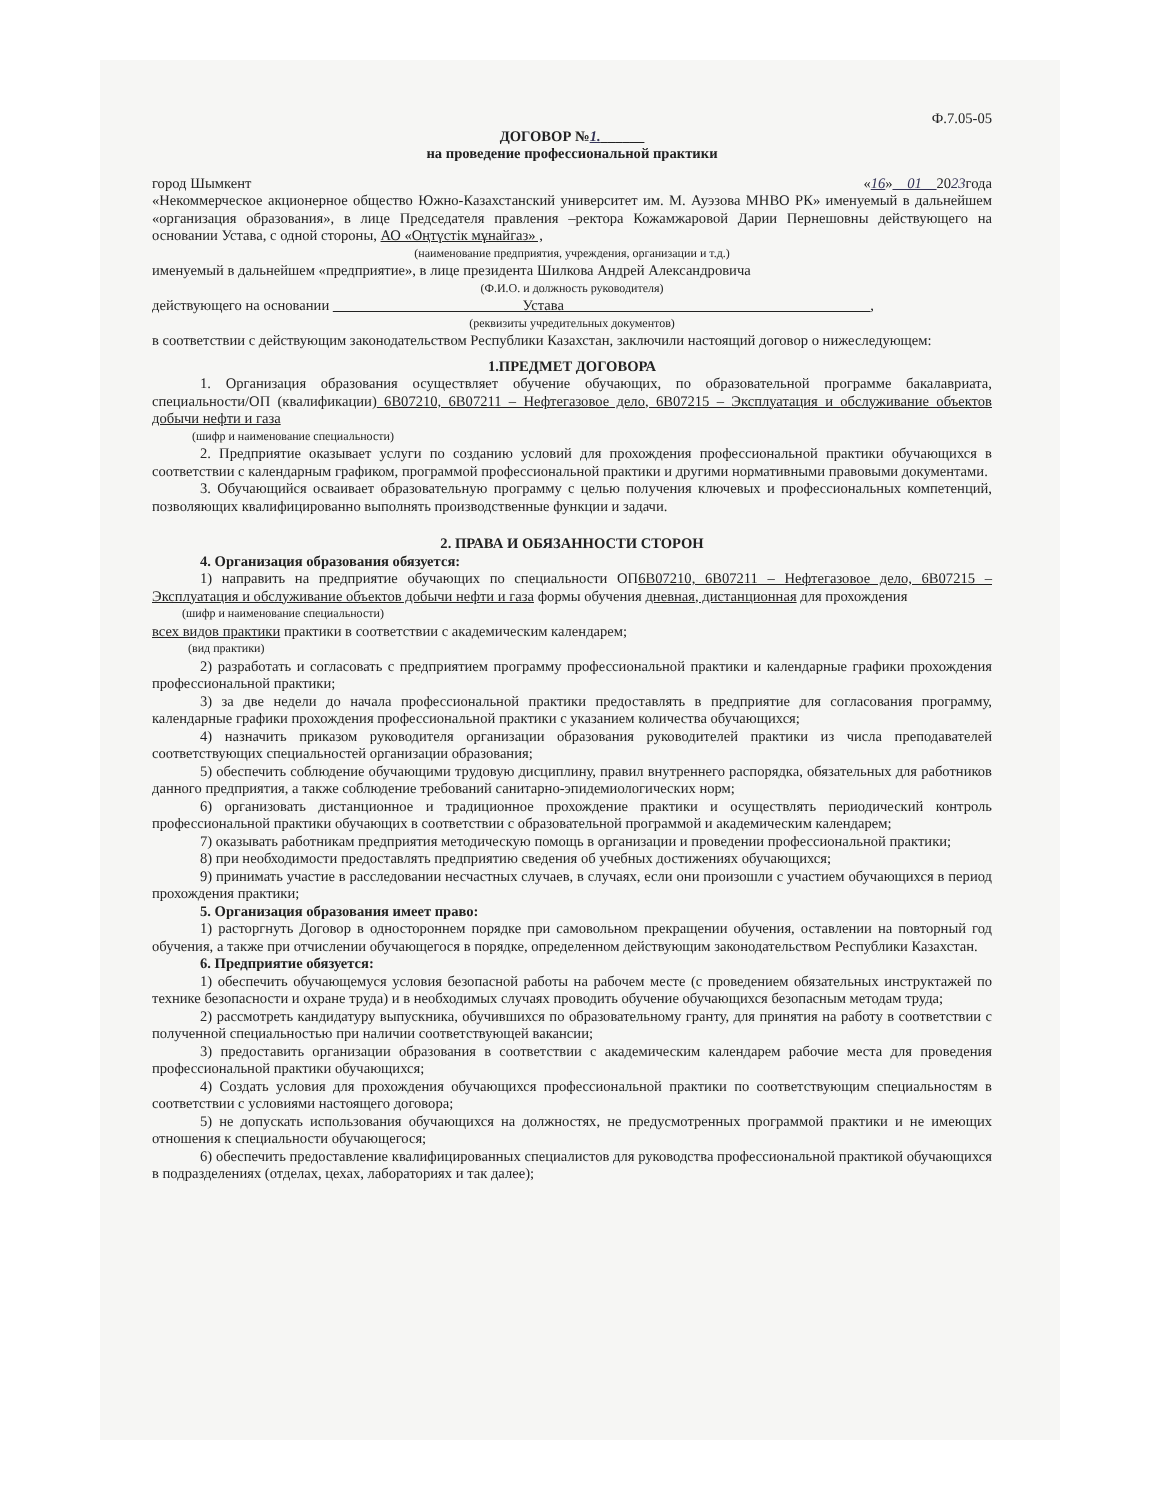Ф.7.05-05
ДОГОВОР №1.______
на проведение профессиональной практики
город Шымкент «16»__01__2023года
«Некоммерческое акционерное общество Южно-Казахстанский университет им. М. Ауэзова МНВО РК» именуемый в дальнейшем «организация образования», в лице Председателя правления –ректора Кожамжаровой Дарии Пернешовны действующего на основании Устава, с одной стороны, АО «Оңтүстік мұнайгаз» ,
(наименование предприятия, учреждения, организации и т.д.)
именуемый в дальнейшем «предприятие», в лице президента Шилкова Андрей Александровича
(Ф.И.О. и должность руководителя)
действующего на основании __________________________Устава__________________________________________,
(реквизиты учредительных документов)
в соответствии с действующим законодательством Республики Казахстан, заключили настоящий договор о нижеследующем:
1.ПРЕДМЕТ ДОГОВОРА
1. Организация образования осуществляет обучение обучающих, по образовательной программе бакалавриата, специальности/ОП (квалификации) 6В07210, 6В07211 – Нефтегазовое дело, 6В07215 – Эксплуатация и обслуживание объектов добычи нефти и газа
(шифр и наименование специальности)
2. Предприятие оказывает услуги по созданию условий для прохождения профессиональной практики обучающихся в соответствии с календарным графиком, программой профессиональной практики и другими нормативными правовыми документами.
3. Обучающийся осваивает образовательную программу с целью получения ключевых и профессиональных компетенций, позволяющих квалифицированно выполнять производственные функции и задачи.
2. ПРАВА И ОБЯЗАННОСТИ СТОРОН
4. Организация образования обязуется:
1) направить на предприятие обучающих по специальности ОП6В07210, 6В07211 – Нефтегазовое дело, 6В07215 – Эксплуатация и обслуживание объектов добычи нефти и газа формы обучения дневная, дистанционная для прохождения
(шифр и наименование специальности)
всех видов практики практики в соответствии с академическим календарем;
(вид практики)
2) разработать и согласовать с предприятием программу профессиональной практики и календарные графики прохождения профессиональной практики;
3) за две недели до начала профессиональной практики предоставлять в предприятие для согласования программу, календарные графики прохождения профессиональной практики с указанием количества обучающихся;
4) назначить приказом руководителя организации образования руководителей практики из числа преподавателей соответствующих специальностей организации образования;
5) обеспечить соблюдение обучающими трудовую дисциплину, правил внутреннего распорядка, обязательных для работников данного предприятия, а также соблюдение требований санитарно-эпидемиологических норм;
6) организовать дистанционное и традиционное прохождение практики и осуществлять периодический контроль профессиональной практики обучающих в соответствии с образовательной программой и академическим календарем;
7) оказывать работникам предприятия методическую помощь в организации и проведении профессиональной практики;
8) при необходимости предоставлять предприятию сведения об учебных достижениях обучающихся;
9) принимать участие в расследовании несчастных случаев, в случаях, если они произошли с участием обучающихся в период прохождения практики;
5. Организация образования имеет право:
1) расторгнуть Договор в одностороннем порядке при самовольном прекращении обучения, оставлении на повторный год обучения, а также при отчислении обучающегося в порядке, определенном действующим законодательством Республики Казахстан.
6. Предприятие обязуется:
1) обеспечить обучающемуся условия безопасной работы на рабочем месте (с проведением обязательных инструктажей по технике безопасности и охране труда) и в необходимых случаях проводить обучение обучающихся безопасным методам труда;
2) рассмотреть кандидатуру выпускника, обучившихся по образовательному гранту, для принятия на работу в соответствии с полученной специальностью при наличии соответствующей вакансии;
3) предоставить организации образования в соответствии с академическим календарем рабочие места для проведения профессиональной практики обучающихся;
4) Создать условия для прохождения обучающихся профессиональной практики по соответствующим специальностям в соответствии с условиями настоящего договора;
5) не допускать использования обучающихся на должностях, не предусмотренных программой практики и не имеющих отношения к специальности обучающегося;
6) обеспечить предоставление квалифицированных специалистов для руководства профессиональной практикой обучающихся в подразделениях (отделах, цехах, лабораториях и так далее);